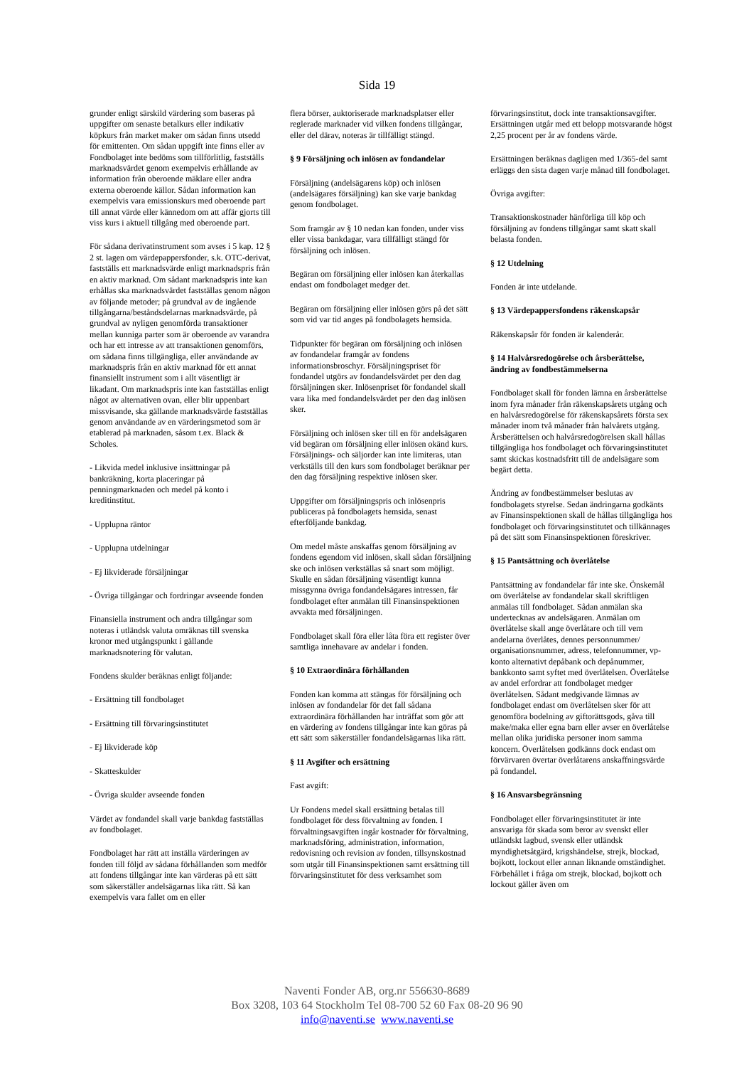Sida 19
grunder enligt särskild värdering som baseras på uppgifter om senaste betalkurs eller indikativ köpkurs från market maker om sådan finns utsedd för emittenten. Om sådan uppgift inte finns eller av Fondbolaget inte bedöms som tillförlitlig, fastställs marknadsvärdet genom exempelvis erhållande av information från oberoende mäklare eller andra externa oberoende källor. Sådan information kan exempelvis vara emissionskurs med oberoende part till annat värde eller kännedom om att affär gjorts till viss kurs i aktuell tillgång med oberoende part.
För sådana derivatinstrument som avses i 5 kap. 12 § 2 st. lagen om värdepappersfonder, s.k. OTC-derivat, fastställs ett marknadsvärde enligt marknadspris från en aktiv marknad. Om sådant marknadspris inte kan erhållas ska marknadsvärdet fastställas genom någon av följande metoder; på grundval av de ingående tillgångarna/beståndsdelarnas marknadsvärde, på grundval av nyligen genomförda transaktioner mellan kunniga parter som är oberoende av varandra och har ett intresse av att transaktionen genomförs, om sådana finns tillgängliga, eller användande av marknadspris från en aktiv marknad för ett annat finansiellt instrument som i allt väsentligt är likadant. Om marknadspris inte kan fastställas enligt något av alternativen ovan, eller blir uppenbart missvisande, ska gällande marknadsvärde fastställas genom användande av en värderingsmetod som är etablerad på marknaden, såsom t.ex. Black & Scholes.
- Likvida medel inklusive insättningar på bankräkning, korta placeringar på penningmarknaden och medel på konto i kreditinstitut.
- Upplupna räntor
- Upplupna utdelningar
- Ej likviderade försäljningar
- Övriga tillgångar och fordringar avseende fonden
Finansiella instrument och andra tillgångar som noteras i utländsk valuta omräknas till svenska kronor med utgångspunkt i gällande marknadsnotering för valutan.
Fondens skulder beräknas enligt följande:
- Ersättning till fondbolaget
- Ersättning till förvaringsinstitutet
- Ej likviderade köp
- Skatteskulder
- Övriga skulder avseende fonden
Värdet av fondandel skall varje bankdag fastställas av fondbolaget.
Fondbolaget har rätt att inställa värderingen av fonden till följd av sådana förhållanden som medför att fondens tillgångar inte kan värderas på ett sätt som säkerställer andelsägarnas lika rätt. Så kan exempelvis vara fallet om en eller
flera börser, auktoriserade marknadsplatser eller reglerade marknader vid vilken fondens tillgångar, eller del därav, noteras är tillfälligt stängd.
§ 9 Försäljning och inlösen av fondandelar
Försäljning (andelsägarens köp) och inlösen (andelsägares försäljning) kan ske varje bankdag genom fondbolaget.
Som framgår av § 10 nedan kan fonden, under viss eller vissa bankdagar, vara tillfälligt stängd för försäljning och inlösen.
Begäran om försäljning eller inlösen kan återkallas endast om fondbolaget medger det.
Begäran om försäljning eller inlösen görs på det sätt som vid var tid anges på fondbolagets hemsida.
Tidpunkter för begäran om försäljning och inlösen av fondandelar framgår av fondens informationsbroschyr. Försäljningspriset för fondandel utgörs av fondandelsvärdet per den dag försäljningen sker. Inlösenpriset för fondandel skall vara lika med fondandelsvärdet per den dag inlösen sker.
Försäljning och inlösen sker till en för andelsägaren vid begäran om försäljning eller inlösen okänd kurs. Försäljnings- och säljorder kan inte limiteras, utan verkställs till den kurs som fondbolaget beräknar per den dag försäljning respektive inlösen sker.
Uppgifter om försäljningspris och inlösenpris publiceras på fondbolagets hemsida, senast efterföljande bankdag.
Om medel måste anskaffas genom försäljning av fondens egendom vid inlösen, skall sådan försäljning ske och inlösen verkställas så snart som möjligt. Skulle en sådan försäljning väsentligt kunna missgynna övriga fondandelsägares intressen, får fondbolaget efter anmälan till Finansinspektionen avvakta med försäljningen.
Fondbolaget skall föra eller låta föra ett register över samtliga innehavare av andelar i fonden.
§ 10 Extraordinära förhållanden
Fonden kan komma att stängas för försäljning och inlösen av fondandelar för det fall sådana extraordinära förhållanden har inträffat som gör att en värdering av fondens tillgångar inte kan göras på ett sätt som säkerställer fondandelsägarnas lika rätt.
§ 11 Avgifter och ersättning
Fast avgift:
Ur Fondens medel skall ersättning betalas till fondbolaget för dess förvaltning av fonden. I förvaltningsavgiften ingår kostnader för förvaltning, marknadsföring, administration, information, redovisning och revision av fonden, tillsynskostnad som utgår till Finansinspektionen samt ersättning till förvaringsinstitutet för dess verksamhet som
förvaringsinstitut, dock inte transaktionsavgifter. Ersättningen utgår med ett belopp motsvarande högst 2,25 procent per år av fondens värde.
Ersättningen beräknas dagligen med 1/365-del samt erläggs den sista dagen varje månad till fondbolaget.
Övriga avgifter:
Transaktionskostnader hänförliga till köp och försäljning av fondens tillgångar samt skatt skall belasta fonden.
§ 12 Utdelning
Fonden är inte utdelande.
§ 13 Värdepappersfondens räkenskapsår
Räkenskapsår för fonden är kalenderår.
§ 14 Halvårsredogörelse och årsberättelse, ändring av fondbestämmelserna
Fondbolaget skall för fonden lämna en årsberättelse inom fyra månader från räkenskapsårets utgång och en halvårsredogörelse för räkenskapsårets första sex månader inom två månader från halvårets utgång. Årsberättelsen och halvårsredogörelsen skall hållas tillgängliga hos fondbolaget och förvaringsinstitutet samt skickas kostnadsfritt till de andelsägare som begärt detta.
Ändring av fondbestämmelser beslutas av fondbolagets styrelse. Sedan ändringarna godkänts av Finansinspektionen skall de hållas tillgängliga hos fondbolaget och förvaringsinstitutet och tillkännages på det sätt som Finansinspektionen föreskriver.
§ 15 Pantsättning och överlåtelse
Pantsättning av fondandelar får inte ske. Önskemål om överlåtelse av fondandelar skall skriftligen anmälas till fondbolaget. Sådan anmälan ska undertecknas av andelsägaren. Anmälan om överlåtelse skall ange överlåtare och till vem andelarna överlåtes, dennes personnummer/ organisationsnummer, adress, telefonnummer, vp-konto alternativt depåbank och depånummer, bankkonto samt syftet med överlåtelsen. Överlåtelse av andel erfordrar att fondbolaget medger överlåtelsen. Sådant medgivande lämnas av fondbolaget endast om överlåtelsen sker för att genomföra bodelning av giftorättsgods, gåva till make/maka eller egna barn eller avser en överlåtelse mellan olika juridiska personer inom samma koncern. Överlåtelsen godkänns dock endast om förvärvaren övertar överlåtarens anskaffningsvärde på fondandel.
§ 16 Ansvarsbegränsning
Fondbolaget eller förvaringsinstitutet är inte ansvariga för skada som beror av svenskt eller utländskt lagbud, svensk eller utländsk myndighetsåtgärd, krigshändelse, strejk, blockad, bojkott, lockout eller annan liknande omständighet. Förbehållet i fråga om strejk, blockad, bojkott och lockout gäller även om
Naventi Fonder AB, org.nr 556630-8689
Box 3208, 103 64 Stockholm Tel 08-700 52 60 Fax 08-20 96 90
info@naventi.se www.naventi.se